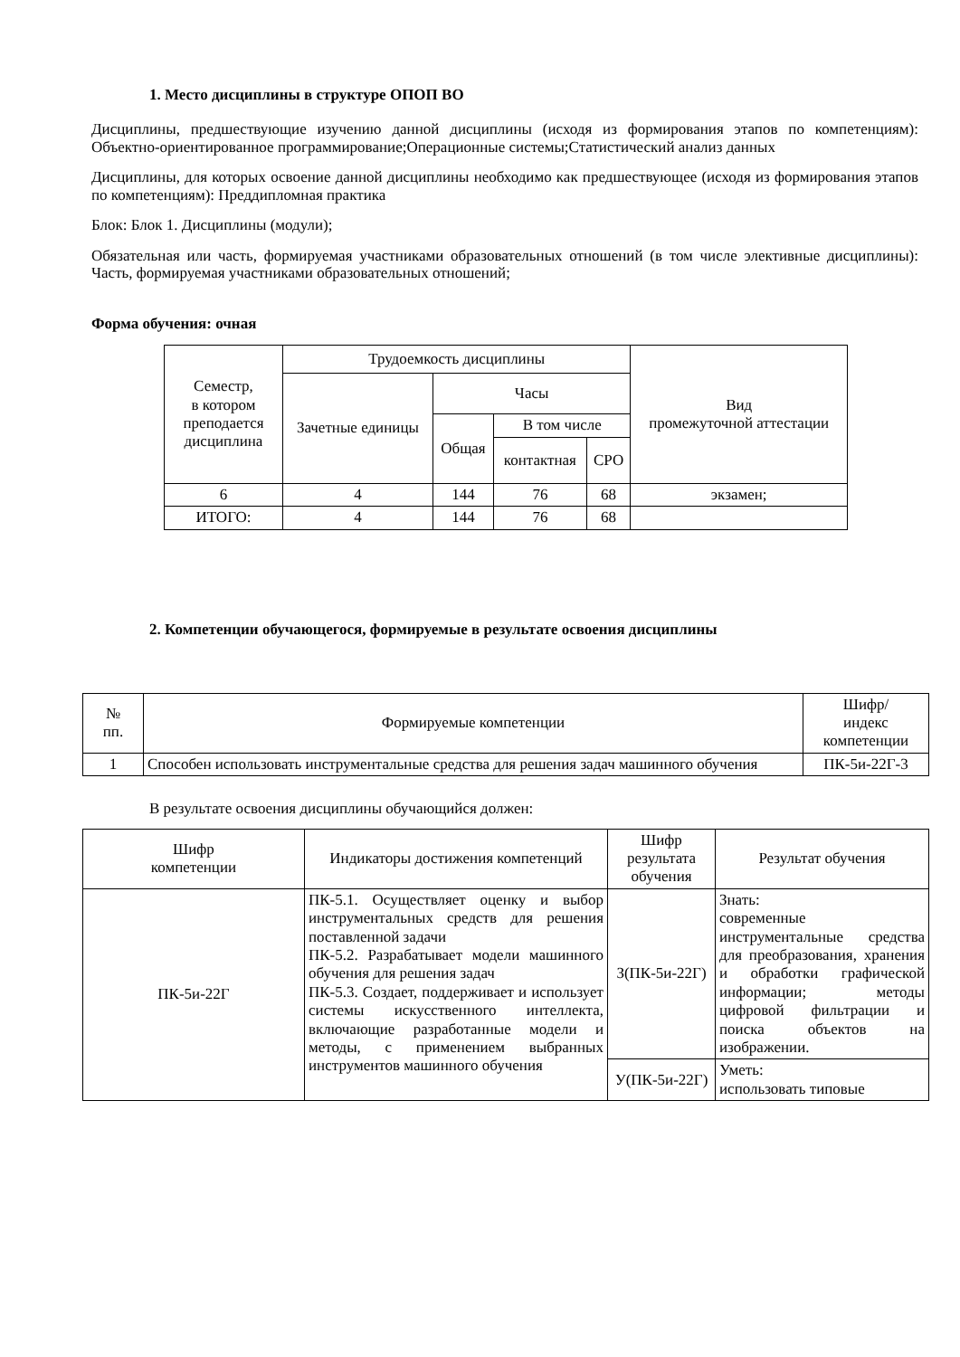1. Место дисциплины в структуре ОПОП ВО
Дисциплины, предшествующие изучению данной дисциплины (исходя из формирования этапов по компетенциям): Объектно-ориентированное программирование;Операционные системы;Статистический анализ данных
Дисциплины, для которых освоение данной дисциплины необходимо как предшествующее (исходя из формирования этапов по компетенциям): Преддипломная практика
Блок: Блок 1. Дисциплины (модули);
Обязательная или часть, формируемая участниками образовательных отношений (в том числе элективные дисциплины): Часть, формируемая участниками образовательных отношений;
Форма обучения: очная
| Семестр, в котором преподается дисциплина | Трудоемкость дисциплины | | | | Вид промежуточной аттестации |
| --- | --- | --- | --- | --- | --- |
| | Зачетные единицы | Часы | | | |
| | | Общая | В том числе | | |
| | | | контактная | СРО | |
| 6 | 4 | 144 | 76 | 68 | экзамен; |
| ИТОГО: | 4 | 144 | 76 | 68 | |
2. Компетенции обучающегося, формируемые в результате освоения дисциплины
| № пп. | Формируемые компетенции | Шифр/ индекс компетенции |
| --- | --- | --- |
| 1 | Способен использовать инструментальные средства для решения задач машинного обучения | ПК-5и-22Г-3 |
В результате освоения дисциплины обучающийся должен:
| Шифр компетенции | Индикаторы достижения компетенций | Шифр результата обучения | Результат обучения |
| --- | --- | --- | --- |
| ПК-5и-22Г | ПК-5.1. Осуществляет оценку и выбор инструментальных средств для решения поставленной задачи ПК-5.2. Разрабатывает модели машинного обучения для решения задач ПК-5.3. Создает, поддерживает и использует системы искусственного интеллекта, включающие разработанные модели и методы, с применением выбранных инструментов машинного обучения | З(ПК-5и-22Г) | Знать: современные инструментальные средства для преобразования, хранения и обработки графической информации; методы цифровой фильтрации и поиска объектов на изображении. |
| | | У(ПК-5и-22Г) | Уметь: использовать типовые |